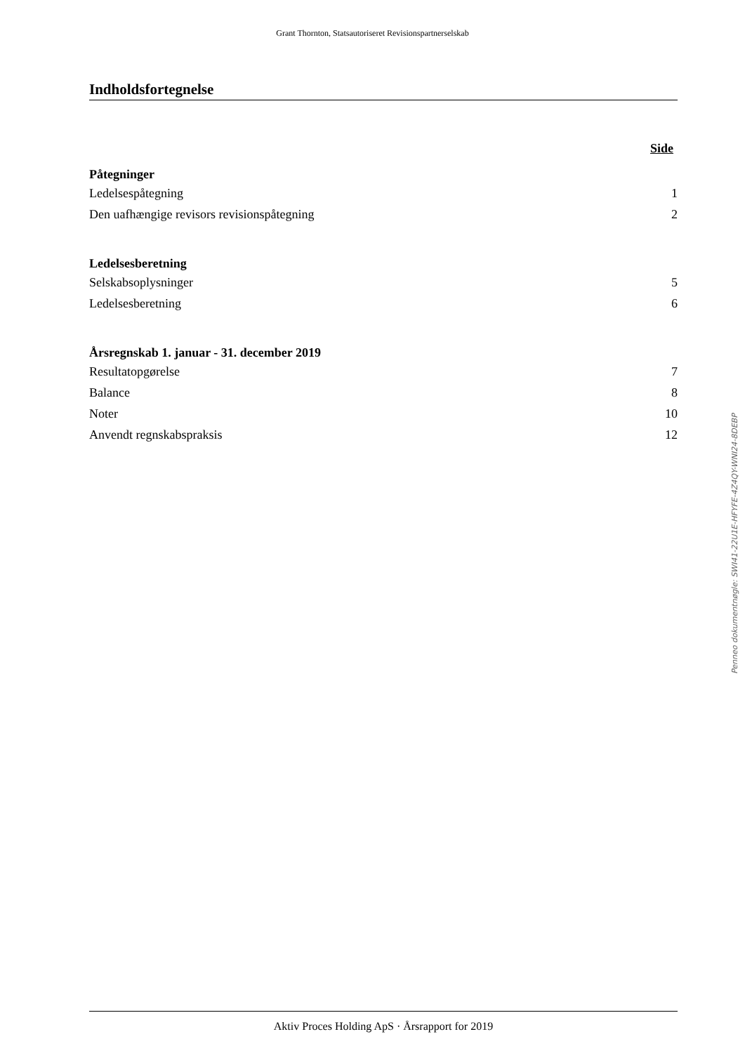Grant Thornton, Statsautoriseret Revisionspartnerselskab
Indholdsfortegnelse
Side
Påtegninger
Ledelsespåtegning 1
Den uafhængige revisors revisionspåtegning 2
Ledelsesberetning
Selskabsoplysninger 5
Ledelsesberetning 6
Årsregnskab 1. januar - 31. december 2019
Resultatopgørelse 7
Balance 8
Noter 10
Anvendt regnskabspraksis 12
Penneo dokumentnøgle: SWI41-22U1E-HFYFE-4Z4QY-WNI24-8DEBP
Aktiv Proces Holding ApS · Årsrapport for 2019